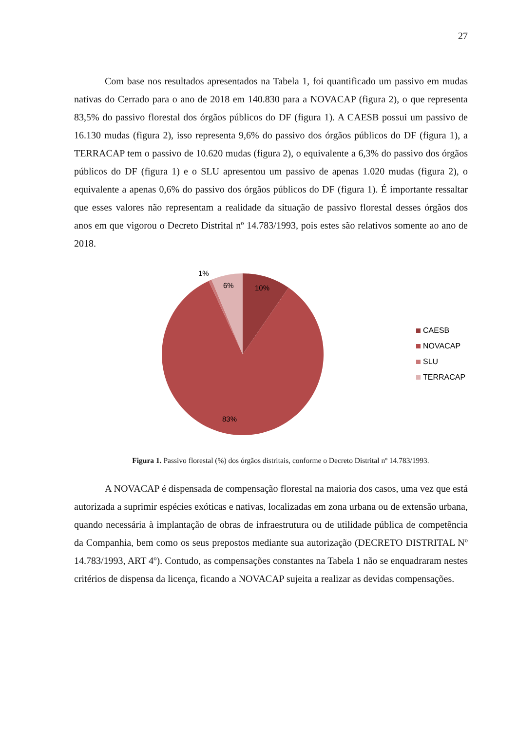27
Com base nos resultados apresentados na Tabela 1, foi quantificado um passivo em mudas nativas do Cerrado para o ano de 2018 em 140.830 para a NOVACAP (figura 2), o que representa 83,5% do passivo florestal dos órgãos públicos do DF (figura 1). A CAESB possui um passivo de 16.130 mudas (figura 2), isso representa 9,6% do passivo dos órgãos públicos do DF (figura 1), a TERRACAP tem o passivo de 10.620 mudas (figura 2), o equivalente a 6,3% do passivo dos órgãos públicos do DF (figura 1) e o SLU apresentou um passivo de apenas 1.020 mudas (figura 2), o equivalente a apenas 0,6% do passivo dos órgãos públicos do DF (figura 1). É importante ressaltar que esses valores não representam a realidade da situação de passivo florestal desses órgãos dos anos em que vigorou o Decreto Distrital nº 14.783/1993, pois estes são relativos somente ao ano de 2018.
1%
6%
10%
83%
CAESB
NOVACAP
SLU
TERRACAP
Figura 1. Passivo florestal (%) dos órgãos distritais, conforme o Decreto Distrital nº 14.783/1993.
A NOVACAP é dispensada de compensação florestal na maioria dos casos, uma vez que está autorizada a suprimir espécies exóticas e nativas, localizadas em zona urbana ou de extensão urbana, quando necessária à implantação de obras de infraestrutura ou de utilidade pública de competência da Companhia, bem como os seus prepostos mediante sua autorização (DECRETO DISTRITAL Nº 14.783/1993, ART 4º). Contudo, as compensações constantes na Tabela 1 não se enquadraram nestes critérios de dispensa da licença, ficando a NOVACAP sujeita a realizar as devidas compensações.